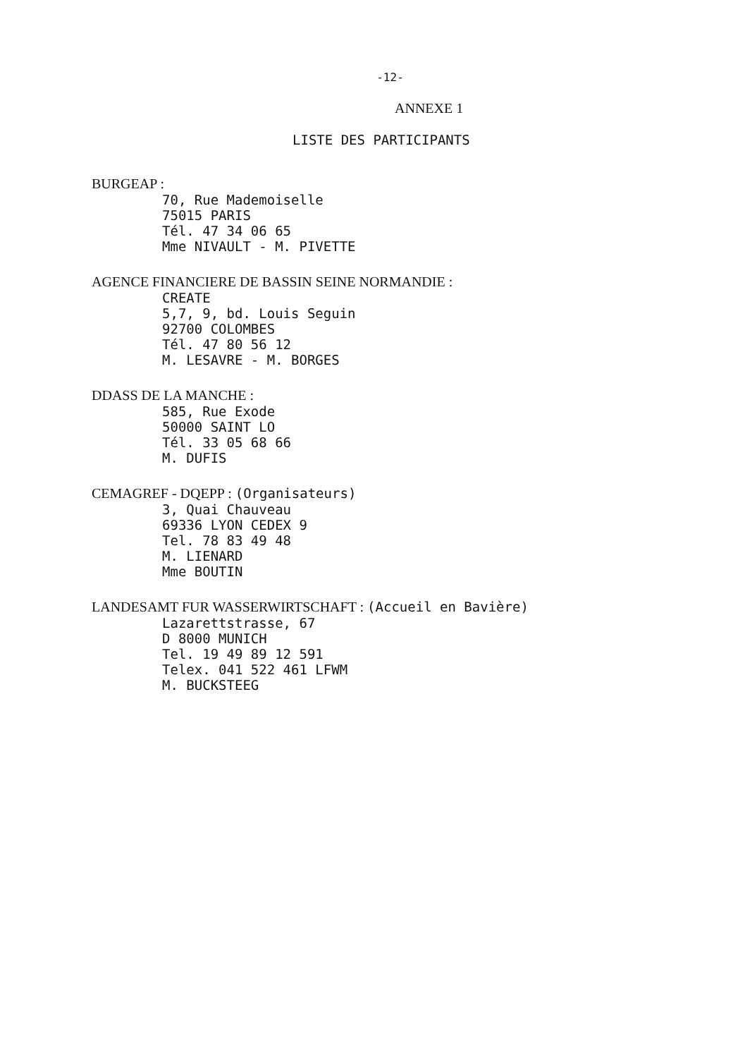-12-
ANNEXE 1
LISTE DES PARTICIPANTS
BURGEAP :
70, Rue Mademoiselle
75015 PARIS
Tél. 47 34 06 65
Mme NIVAULT - M. PIVETTE
AGENCE FINANCIERE DE BASSIN SEINE NORMANDIE :
CREATE
5,7, 9, bd. Louis Seguin
92700 COLOMBES
Tél. 47 80 56 12
M. LESAVRE - M. BORGES
DDASS DE LA MANCHE :
585, Rue Exode
50000 SAINT LO
Tél. 33 05 68 66
M. DUFIS
CEMAGREF - DQEPP : (Organisateurs)
3, Quai Chauveau
69336 LYON CEDEX 9
Tel. 78 83 49 48
M. LIENARD
Mme BOUTIN
LANDESAMT FUR WASSERWIRTSCHAFT : (Accueil en Bavière)
Lazarettstrasse, 67
D 8000 MUNICH
Tel. 19 49 89 12 591
Telex. 041 522 461 LFWM
M. BUCKSTEEG